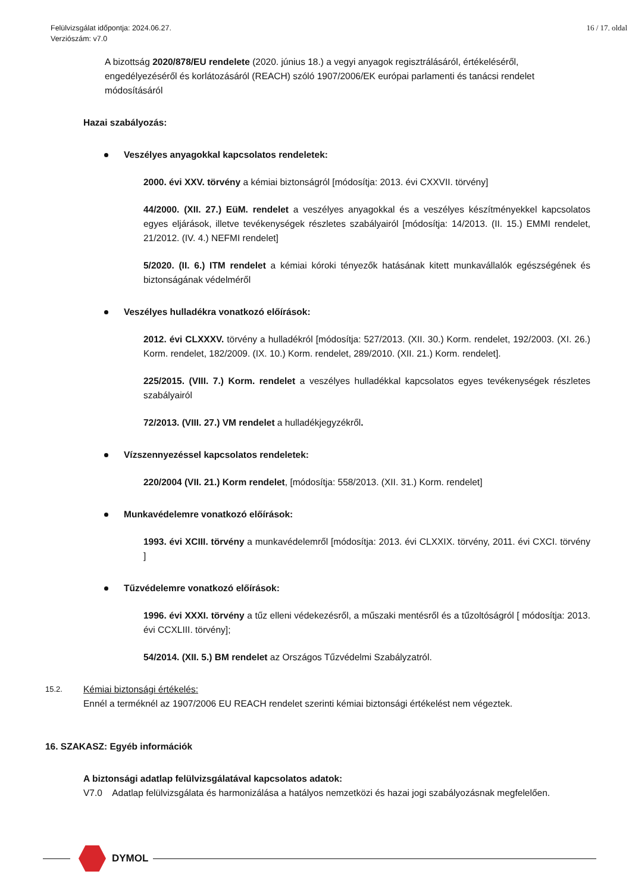Felülvizsgálat időpontja: 2024.06.27.
Verziószám: v7.0
16 / 17. oldal
A bizottság 2020/878/EU rendelete (2020. június 18.) a vegyi anyagok regisztrálásáról, értékeléséről, engedélyezéséről és korlátozásáról (REACH) szóló 1907/2006/EK európai parlamenti és tanácsi rendelet módosításáról
Hazai szabályozás:
Veszélyes anyagokkal kapcsolatos rendeletek:
2000. évi XXV. törvény a kémiai biztonságról [módosítja: 2013. évi CXXVII. törvény]
44/2000. (XII. 27.) EüM. rendelet a veszélyes anyagokkal és a veszélyes készítményekkel kapcsolatos egyes eljárások, illetve tevékenységek részletes szabályairól [módosítja: 14/2013. (II. 15.) EMMI rendelet, 21/2012. (IV. 4.) NEFMI rendelet]
5/2020. (II. 6.) ITM rendelet a kémiai kóroki tényezők hatásának kitett munkavállalók egészségének és biztonságának védelméről
Veszélyes hulladékra vonatkozó előírások:
2012. évi CLXXXV. törvény a hulladékról [módosítja: 527/2013. (XII. 30.) Korm. rendelet, 192/2003. (XI. 26.) Korm. rendelet, 182/2009. (IX. 10.) Korm. rendelet, 289/2010. (XII. 21.) Korm. rendelet].
225/2015. (VIII. 7.) Korm. rendelet a veszélyes hulladékkal kapcsolatos egyes tevékenységek részletes szabályairól
72/2013. (VIII. 27.) VM rendelet a hulladékjegyzékről.
Vízszennyezéssel kapcsolatos rendeletek:
220/2004 (VII. 21.) Korm rendelet, [módosítja: 558/2013. (XII. 31.) Korm. rendelet]
Munkavédelemre vonatkozó előírások:
1993. évi XCIII. törvény a munkavédelemről [módosítja: 2013. évi CLXXIX. törvény, 2011. évi CXCI. törvény ]
Tűzvédelemre vonatkozó előírások:
1996. évi XXXI. törvény a tűz elleni védekezésről, a műszaki mentésről és a tűzoltóságról [ módosítja: 2013. évi CCXLIII. törvény];
54/2014. (XII. 5.) BM rendelet az Országos Tűzvédelmi Szabályzatról.
15.2.
Kémiai biztonsági értékelés:
Ennél a terméknél az 1907/2006 EU REACH rendelet szerinti kémiai biztonsági értékelést nem végeztek.
16. SZAKASZ: Egyéb információk
A biztonsági adatlap felülvizsgálatával kapcsolatos adatok:
V7.0 Adatlap felülvizsgálata és harmonizálása a hatályos nemzetközi és hazai jogi szabályozásnak megfelelően.
DYMOL